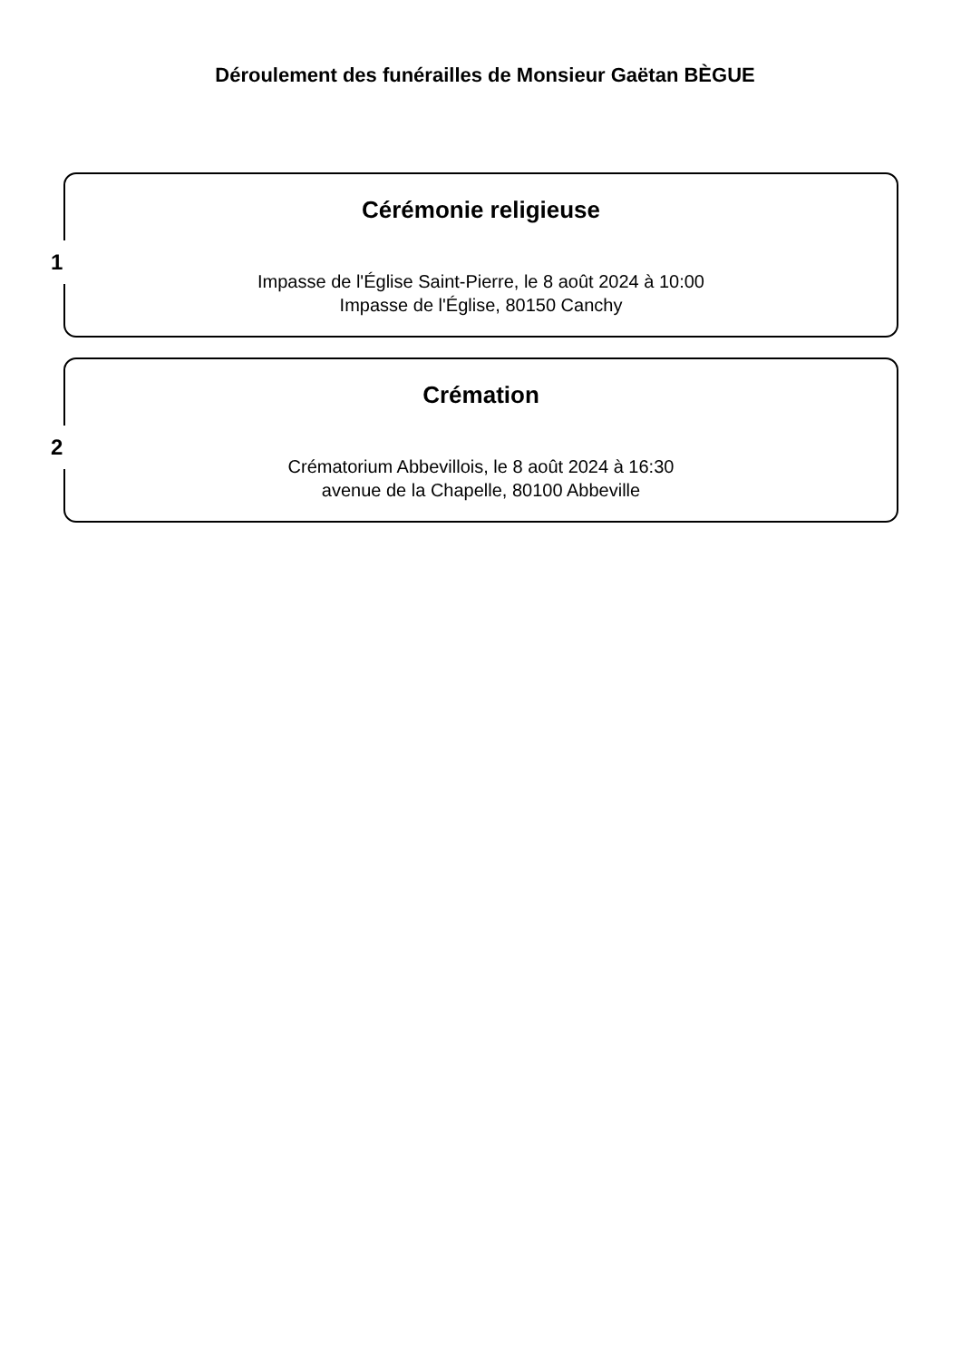Déroulement des funérailles de Monsieur Gaëtan BÈGUE
1
Cérémonie religieuse
Impasse de l'Église Saint-Pierre, le 8 août 2024 à 10:00
Impasse de l'Église, 80150 Canchy
2
Crémation
Crématorium Abbevillois, le 8 août 2024 à 16:30
avenue de la Chapelle, 80100 Abbeville